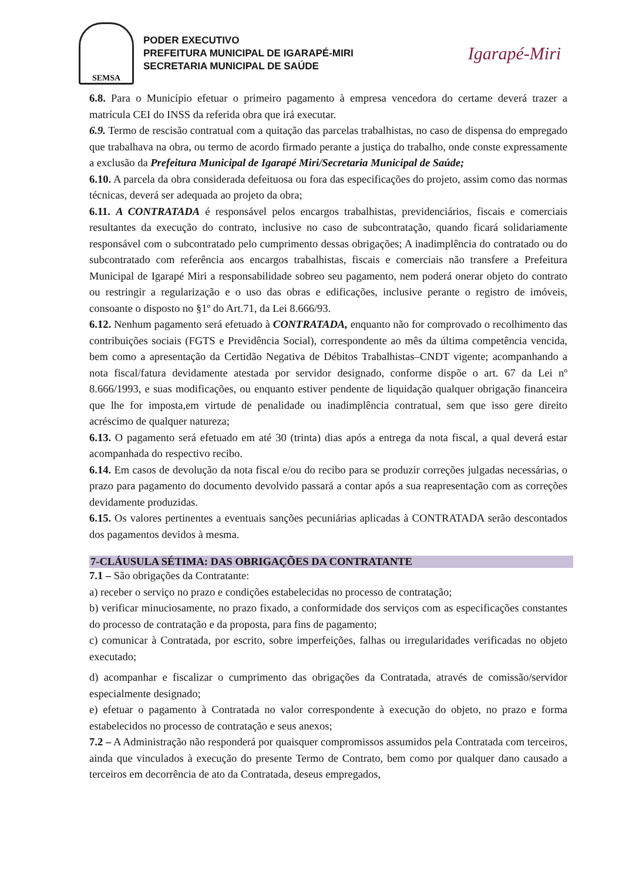SEMSA
PODER EXECUTIVO
PREFEITURA MUNICIPAL DE IGARAPÉ-MIRI
SECRETARIA MUNICIPAL DE SAÚDE
Igarapé-Miri
6.8. Para o Município efetuar o primeiro pagamento à empresa vencedora do certame deverá trazer a matrícula CEI do INSS da referida obra que irá executar.
6.9. Termo de rescisão contratual com a quitação das parcelas trabalhistas, no caso de dispensa do empregado que trabalhava na obra, ou termo de acordo firmado perante a justiça do trabalho, onde conste expressamente a exclusão da Prefeitura Municipal de Igarapé Miri/Secretaria Municipal de Saúde;
6.10. A parcela da obra considerada defeituosa ou fora das especificações do projeto, assim como das normas técnicas, deverá ser adequada ao projeto da obra;
6.11. A CONTRATADA é responsável pelos encargos trabalhistas, previdenciários, fiscais e comerciais resultantes da execução do contrato, inclusive no caso de subcontratação, quando ficará solidariamente responsável com o subcontratado pelo cumprimento dessas obrigações; A inadimplência do contratado ou do subcontratado com referência aos encargos trabalhistas, fiscais e comerciais não transfere a Prefeitura Municipal de Igarapé Miri a responsabilidade sobreo seu pagamento, nem poderá onerar objeto do contrato ou restringir a regularização e o uso das obras e edificações, inclusive perante o registro de imóveis, consoante o disposto no §1º do Art.71, da Lei 8.666/93.
6.12. Nenhum pagamento será efetuado à CONTRATADA, enquanto não for comprovado o recolhimento das contribuições sociais (FGTS e Previdência Social), correspondente ao mês da última competência vencida, bem como a apresentação da Certidão Negativa de Débitos Trabalhistas–CNDT vigente; acompanhando a nota fiscal/fatura devidamente atestada por servidor designado, conforme dispõe o art. 67 da Lei nº 8.666/1993, e suas modificações, ou enquanto estiver pendente de liquidação qualquer obrigação financeira que lhe for imposta,em virtude de penalidade ou inadimplência contratual, sem que isso gere direito acréscimo de qualquer natureza;
6.13. O pagamento será efetuado em até 30 (trinta) dias após a entrega da nota fiscal, a qual deverá estar acompanhada do respectivo recibo.
6.14. Em casos de devolução da nota fiscal e/ou do recibo para se produzir correções julgadas necessárias, o prazo para pagamento do documento devolvido passará a contar após a sua reapresentação com as correções devidamente produzidas.
6.15. Os valores pertinentes a eventuais sanções pecuniárias aplicadas à CONTRATADA serão descontados dos pagamentos devidos à mesma.
7-CLÁUSULA SÉTIMA: DAS OBRIGAÇÕES DA CONTRATANTE
7.1 – São obrigações da Contratante:
a) receber o serviço no prazo e condições estabelecidas no processo de contratação;
b) verificar minuciosamente, no prazo fixado, a conformidade dos serviços com as especificações constantes do processo de contratação e da proposta, para fins de pagamento;
c) comunicar à Contratada, por escrito, sobre imperfeições, falhas ou irregularidades verificadas no objeto executado;
d) acompanhar e fiscalizar o cumprimento das obrigações da Contratada, através de comissão/servidor especialmente designado;
e) efetuar o pagamento à Contratada no valor correspondente à execução do objeto, no prazo e forma estabelecidos no processo de contratação e seus anexos;
7.2 – A Administração não responderá por quaisquer compromissos assumidos pela Contratada com terceiros, ainda que vinculados à execução do presente Termo de Contrato, bem como por qualquer dano causado a terceiros em decorrência de ato da Contratada, deseus empregados,